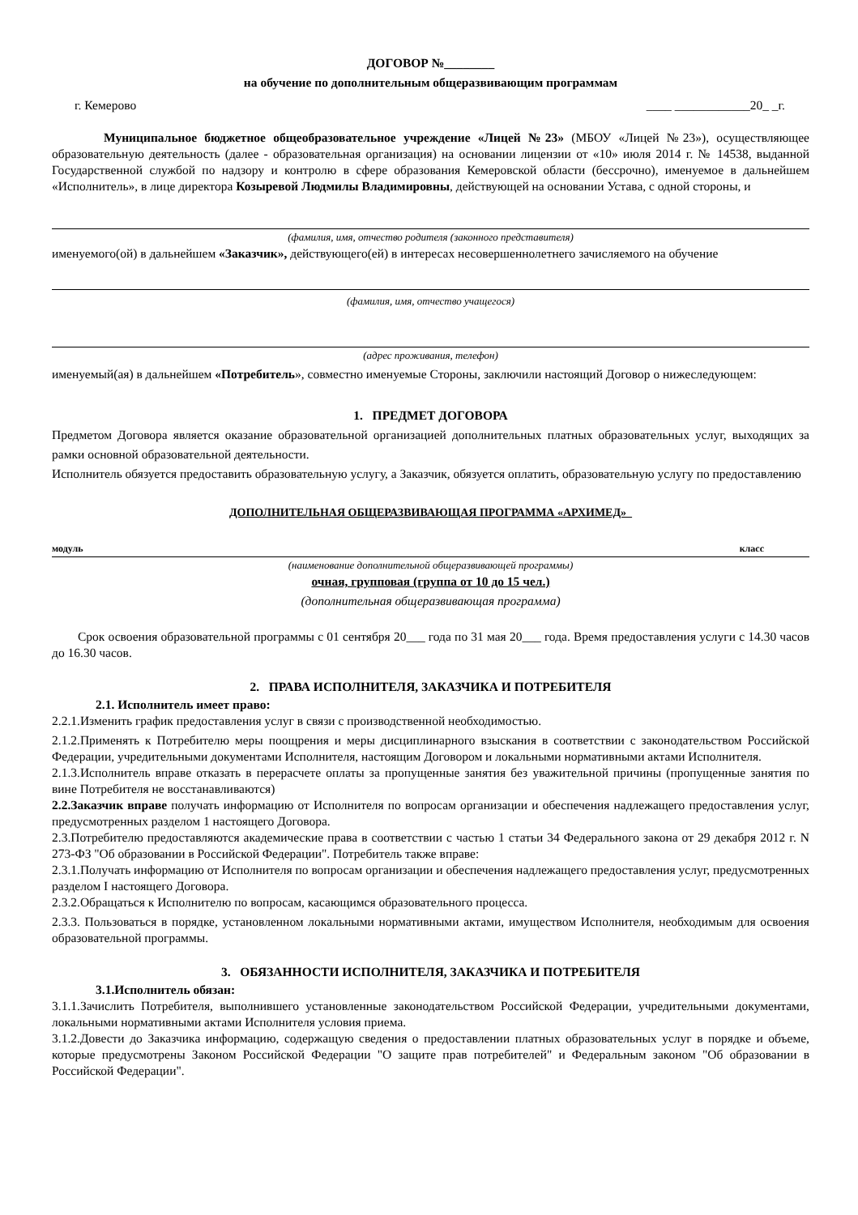ДОГОВОР №________
на обучение по дополнительным общеразвивающим программам
г. Кемерово ____ ____________20_ _г.
Муниципальное бюджетное общеобразовательное учреждение «Лицей №23» (МБОУ «Лицей №23»), осуществляющее образовательную деятельность (далее - образовательная организация) на основании лицензии от «10» июля 2014 г. № 14538, выданной Государственной службой по надзору и контролю в сфере образования Кемеровской области (бессрочно), именуемое в дальнейшем «Исполнитель», в лице директора Козыревой Людмилы Владимировны, действующей на основании Устава, с одной стороны, и
(фамилия, имя, отчество родителя (законного представителя)
именуемого(ой) в дальнейшем «Заказчик», действующего(ей) в интересах несовершеннолетнего зачисляемого на обучение
(фамилия, имя, отчество учащегося)
(адрес проживания, телефон)
именуемый(ая) в дальнейшем «Потребитель», совместно именуемые Стороны, заключили настоящий Договор о нижеследующем:
1. ПРЕДМЕТ ДОГОВОРА
Предметом Договора является оказание образовательной организацией дополнительных платных образовательных услуг, выходящих за рамки основной образовательной деятельности.
Исполнитель обязуется предоставить образовательную услугу, а Заказчик, обязуется оплатить, образовательную услугу по предоставлению
ДОПОЛНИТЕЛЬНАЯ ОБЩЕРАЗВИВАЮЩАЯ ПРОГРАММА «АРХИМЕД»
модуль класс
(наименование дополнительной общеразвивающей программы)
очная, групповая (группа от 10 до 15 чел.)
(дополнительная общеразвивающая программа)
Срок освоения образовательной программы с 01 сентября 20___ года по 31 мая 20___ года. Время предоставления услуги с 14.30 часов до 16.30 часов.
2. ПРАВА ИСПОЛНИТЕЛЯ, ЗАКАЗЧИКА И ПОТРЕБИТЕЛЯ
2.1. Исполнитель имеет право:
2.2.1.Изменить график предоставления услуг в связи с производственной необходимостью.
2.1.2.Применять к Потребителю меры поощрения и меры дисциплинарного взыскания в соответствии с законодательством Российской Федерации, учредительными документами Исполнителя, настоящим Договором и локальными нормативными актами Исполнителя.
2.1.3.Исполнитель вправе отказать в перерасчете оплаты за пропущенные занятия без уважительной причины (пропущенные занятия по вине Потребителя не восстанавливаются)
2.2.Заказчик вправе получать информацию от Исполнителя по вопросам организации и обеспечения надлежащего предоставления услуг, предусмотренных разделом 1 настоящего Договора.
2.3.Потребителю предоставляются академические права в соответствии с частью 1 статьи 34 Федерального закона от 29 декабря 2012 г. N 273-ФЗ "Об образовании в Российской Федерации". Потребитель также вправе:
2.3.1.Получать информацию от Исполнителя по вопросам организации и обеспечения надлежащего предоставления услуг, предусмотренных разделом I настоящего Договора.
2.3.2.Обращаться к Исполнителю по вопросам, касающимся образовательного процесса.
2.3.3. Пользоваться в порядке, установленном локальными нормативными актами, имуществом Исполнителя, необходимым для освоения образовательной программы.
3. ОБЯЗАННОСТИ ИСПОЛНИТЕЛЯ, ЗАКАЗЧИКА И ПОТРЕБИТЕЛЯ
3.1.Исполнитель обязан:
3.1.1.Зачислить Потребителя, выполнившего установленные законодательством Российской Федерации, учредительными документами, локальными нормативными актами Исполнителя условия приема.
3.1.2.Довести до Заказчика информацию, содержащую сведения о предоставлении платных образовательных услуг в порядке и объеме, которые предусмотрены Законом Российской Федерации "О защите прав потребителей" и Федеральным законом "Об образовании в Российской Федерации".